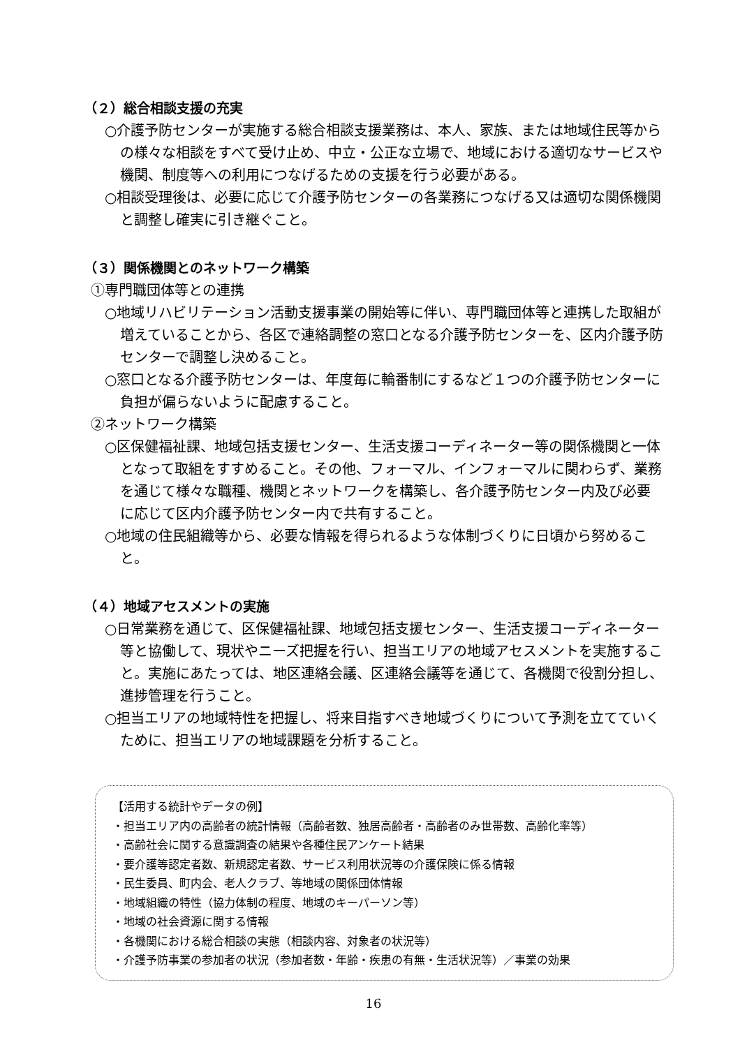（２）総合相談支援の充実
○介護予防センターが実施する総合相談支援業務は、本人、家族、または地域住民等からの様々な相談をすべて受け止め、中立・公正な立場で、地域における適切なサービスや機関、制度等への利用につなげるための支援を行う必要がある。
○相談受理後は、必要に応じて介護予防センターの各業務につなげる又は適切な関係機関と調整し確実に引き継ぐこと。
（３）関係機関とのネットワーク構築
①専門職団体等との連携
○地域リハビリテーション活動支援事業の開始等に伴い、専門職団体等と連携した取組が増えていることから、各区で連絡調整の窓口となる介護予防センターを、区内介護予防センターで調整し決めること。
○窓口となる介護予防センターは、年度毎に輪番制にするなど１つの介護予防センターに負担が偏らないように配慮すること。
②ネットワーク構築
○区保健福祉課、地域包括支援センター、生活支援コーディネーター等の関係機関と一体となって取組をすすめること。その他、フォーマル、インフォーマルに関わらず、業務を通じて様々な職種、機関とネットワークを構築し、各介護予防センター内及び必要に応じて区内介護予防センター内で共有すること。
○地域の住民組織等から、必要な情報を得られるような体制づくりに日頃から努めること。
（４）地域アセスメントの実施
○日常業務を通じて、区保健福祉課、地域包括支援センター、生活支援コーディネーター等と協働して、現状やニーズ把握を行い、担当エリアの地域アセスメントを実施すること。実施にあたっては、地区連絡会議、区連絡会議等を通じて、各機関で役割分担し、進捗管理を行うこと。
○担当エリアの地域特性を把握し、将来目指すべき地域づくりについて予測を立てていくために、担当エリアの地域課題を分析すること。
【活用する統計やデータの例】
・担当エリア内の高齢者の統計情報（高齢者数、独居高齢者・高齢者のみ世帯数、高齢化率等）
・高齢社会に関する意識調査の結果や各種住民アンケート結果
・要介護等認定者数、新規認定者数、サービス利用状況等の介護保険に係る情報
・民生委員、町内会、老人クラブ、等地域の関係団体情報
・地域組織の特性（協力体制の程度、地域のキーパーソン等）
・地域の社会資源に関する情報
・各機関における総合相談の実態（相談内容、対象者の状況等）
・介護予防事業の参加者の状況（参加者数・年齢・疾患の有無・生活状況等）／事業の効果
16